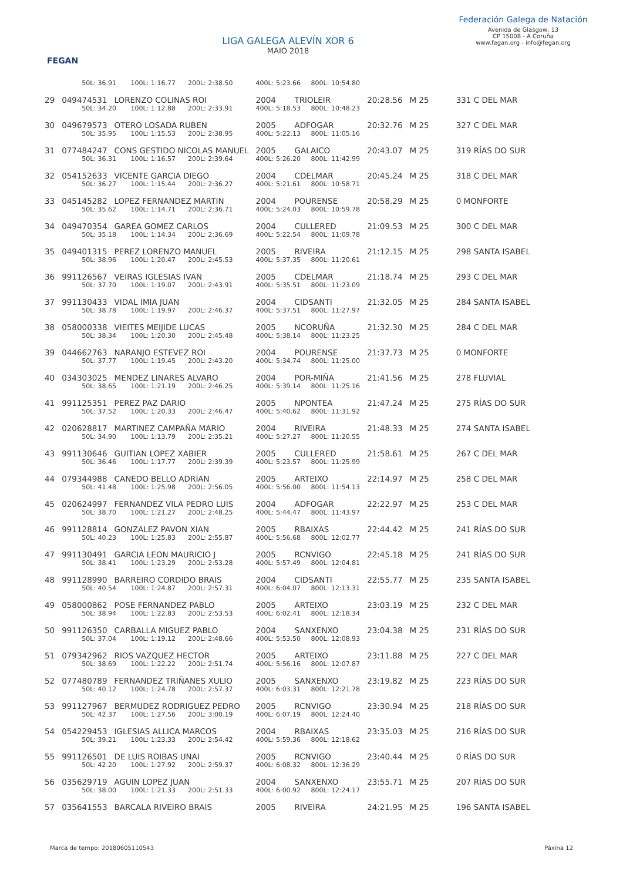FEGAN
LIGA GALEGA ALEVÍN XOR 6
MAIO 2018
Federación Galega de Natación
Avenida de Glasgow, 13
CP 15008 - A Coruña
www.fegan.org - info@fegan.org
| | 50L: 36.91 100L: 1:16.77 200L: 2:38.50 | | 400L: 5:23.66 800L: 10:54.80 | | | | |
| 29 | 049474531 | LORENZO COLINAS ROI | 2004 | TRIOLEIR | 20:28.56 | M 25 | 331 C DEL MAR |
| | 50L: 34.20 100L: 1:12.88 200L: 2:33.91 | | 400L: 5:18.53 800L: 10:48.23 | | | | |
| 30 | 049679573 | OTERO LOSADA RUBEN | 2005 | ADFOGAR | 20:32.76 | M 25 | 327 C DEL MAR |
| | 50L: 35.95 100L: 1:15.53 200L: 2:38.95 | | 400L: 5:22.13 800L: 11:05.16 | | | | |
| 31 | 077484247 | CONS GESTIDO NICOLAS MANUEL | 2005 | GALAICO | 20:43.07 | M 25 | 319 RÍAS DO SUR |
| | 50L: 36.31 100L: 1:16.57 200L: 2:39.64 | | 400L: 5:26.20 800L: 11:42.99 | | | | |
| 32 | 054152633 | VICENTE GARCIA DIEGO | 2004 | CDELMAR | 20:45.24 | M 25 | 318 C DEL MAR |
| | 50L: 36.27 100L: 1:15.44 200L: 2:36.27 | | 400L: 5:21.61 800L: 10:58.71 | | | | |
| 33 | 045145282 | LOPEZ FERNANDEZ MARTIN | 2004 | POURENSE | 20:58.29 | M 25 | 0 MONFORTE |
| | 50L: 35.62 100L: 1:14.71 200L: 2:36.71 | | 400L: 5:24.03 800L: 10:59.78 | | | | |
| 34 | 049470354 | GAREA GOMEZ CARLOS | 2004 | CULLERED | 21:09.53 | M 25 | 300 C DEL MAR |
| | 50L: 35.18 100L: 1:14.34 200L: 2:36.69 | | 400L: 5:22.54 800L: 11:09.78 | | | | |
| 35 | 049401315 | PEREZ LORENZO MANUEL | 2005 | RIVEIRA | 21:12.15 | M 25 | 298 SANTA ISABEL |
| | 50L: 38.96 100L: 1:20.47 200L: 2:45.53 | | 400L: 5:37.35 800L: 11:20.61 | | | | |
| 36 | 991126567 | VEIRAS IGLESIAS IVAN | 2005 | CDELMAR | 21:18.74 | M 25 | 293 C DEL MAR |
| | 50L: 37.70 100L: 1:19.07 200L: 2:43.91 | | 400L: 5:35.51 800L: 11:23.09 | | | | |
| 37 | 991130433 | VIDAL IMIA JUAN | 2004 | CIDSANTI | 21:32.05 | M 25 | 284 SANTA ISABEL |
| | 50L: 38.78 100L: 1:19.97 200L: 2:46.37 | | 400L: 5:37.51 800L: 11:27.97 | | | | |
| 38 | 058000338 | VIEITES MEIJIDE LUCAS | 2005 | NCORUÑA | 21:32.30 | M 25 | 284 C DEL MAR |
| | 50L: 38.34 100L: 1:20.30 200L: 2:45.48 | | 400L: 5:38.14 800L: 11:23.25 | | | | |
| 39 | 044662763 | NARANJO ESTEVEZ ROI | 2004 | POURENSE | 21:37.73 | M 25 | 0 MONFORTE |
| | 50L: 37.77 100L: 1:19.45 200L: 2:43.20 | | 400L: 5:34.74 800L: 11:25.00 | | | | |
| 40 | 034303025 | MENDEZ LINARES ALVARO | 2004 | POR-MIÑA | 21:41.56 | M 25 | 278 FLUVIAL |
| | 50L: 38.65 100L: 1:21.19 200L: 2:46.25 | | 400L: 5:39.14 800L: 11:25.16 | | | | |
| 41 | 991125351 | PEREZ PAZ DARIO | 2005 | NPONTEA | 21:47.24 | M 25 | 275 RÍAS DO SUR |
| | 50L: 37.52 100L: 1:20.33 200L: 2:46.47 | | 400L: 5:40.62 800L: 11:31.92 | | | | |
| 42 | 020628817 | MARTINEZ CAMPAÑA MARIO | 2004 | RIVEIRA | 21:48.33 | M 25 | 274 SANTA ISABEL |
| | 50L: 34.90 100L: 1:13.79 200L: 2:35.21 | | 400L: 5:27.27 800L: 11:20.55 | | | | |
| 43 | 991130646 | GUITIAN LOPEZ XABIER | 2005 | CULLERED | 21:58.61 | M 25 | 267 C DEL MAR |
| | 50L: 36.46 100L: 1:17.77 200L: 2:39.39 | | 400L: 5:23.57 800L: 11:25.99 | | | | |
| 44 | 079344988 | CANEDO BELLO ADRIAN | 2005 | ARTEIXO | 22:14.97 | M 25 | 258 C DEL MAR |
| | 50L: 41.48 100L: 1:25.98 200L: 2:56.05 | | 400L: 5:56.00 800L: 11:54.13 | | | | |
| 45 | 020624997 | FERNANDEZ VILA PEDRO LUIS | 2004 | ADFOGAR | 22:22.97 | M 25 | 253 C DEL MAR |
| | 50L: 38.70 100L: 1:21.27 200L: 2:48.25 | | 400L: 5:44.47 800L: 11:43.97 | | | | |
| 46 | 991128814 | GONZALEZ PAVON XIAN | 2005 | RBAIXAS | 22:44.42 | M 25 | 241 RÍAS DO SUR |
| | 50L: 40.23 100L: 1:25.83 200L: 2:55.87 | | 400L: 5:56.68 800L: 12:02.77 | | | | |
| 47 | 991130491 | GARCIA LEON MAURICIO J | 2005 | RCNVIGO | 22:45.18 | M 25 | 241 RÍAS DO SUR |
| | 50L: 38.41 100L: 1:23.29 200L: 2:53.28 | | 400L: 5:57.49 800L: 12:04.81 | | | | |
| 48 | 991128990 | BARREIRO CORDIDO BRAIS | 2004 | CIDSANTI | 22:55.77 | M 25 | 235 SANTA ISABEL |
| | 50L: 40.54 100L: 1:24.87 200L: 2:57.31 | | 400L: 6:04.07 800L: 12:13.31 | | | | |
| 49 | 058000862 | POSE FERNANDEZ PABLO | 2005 | ARTEIXO | 23:03.19 | M 25 | 232 C DEL MAR |
| | 50L: 38.94 100L: 1:22.83 200L: 2:53.53 | | 400L: 6:02.41 800L: 12:18.34 | | | | |
| 50 | 991126350 | CARBALLA MIGUEZ PABLO | 2004 | SANXENXO | 23:04.38 | M 25 | 231 RÍAS DO SUR |
| | 50L: 37.04 100L: 1:19.12 200L: 2:48.66 | | 400L: 5:53.50 800L: 12:08.93 | | | | |
| 51 | 079342962 | RIOS VAZQUEZ HECTOR | 2005 | ARTEIXO | 23:11.88 | M 25 | 227 C DEL MAR |
| | 50L: 38.69 100L: 1:22.22 200L: 2:51.74 | | 400L: 5:56.16 800L: 12:07.87 | | | | |
| 52 | 077480789 | FERNANDEZ TRIÑANES XULIO | 2005 | SANXENXO | 23:19.82 | M 25 | 223 RÍAS DO SUR |
| | 50L: 40.12 100L: 1:24.78 200L: 2:57.37 | | 400L: 6:03.31 800L: 12:21.78 | | | | |
| 53 | 991127967 | BERMUDEZ RODRIGUEZ PEDRO | 2005 | RCNVIGO | 23:30.94 | M 25 | 218 RÍAS DO SUR |
| | 50L: 42.37 100L: 1:27.56 200L: 3:00.19 | | 400L: 6:07.19 800L: 12:24.40 | | | | |
| 54 | 054229453 | IGLESIAS ALLICA MARCOS | 2004 | RBAIXAS | 23:35.03 | M 25 | 216 RÍAS DO SUR |
| | 50L: 39.21 100L: 1:23.33 200L: 2:54.42 | | 400L: 5:59.36 800L: 12:18.62 | | | | |
| 55 | 991126501 | DE LUIS ROIBAS UNAI | 2005 | RCNVIGO | 23:40.44 | M 25 | 0 RÍAS DO SUR |
| | 50L: 42.20 100L: 1:27.92 200L: 2:59.37 | | 400L: 6:08.32 800L: 12:36.29 | | | | |
| 56 | 035629719 | AGUIN LOPEZ JUAN | 2004 | SANXENXO | 23:55.71 | M 25 | 207 RÍAS DO SUR |
| | 50L: 38.00 100L: 1:21.33 200L: 2:51.33 | | 400L: 6:00.92 800L: 12:24.17 | | | | |
| 57 | 035641553 | BARCALA RIVEIRO BRAIS | 2005 | RIVEIRA | 24:21.95 | M 25 | 196 SANTA ISABEL |
Marca de tempo: 20180605110543 Páxina 12